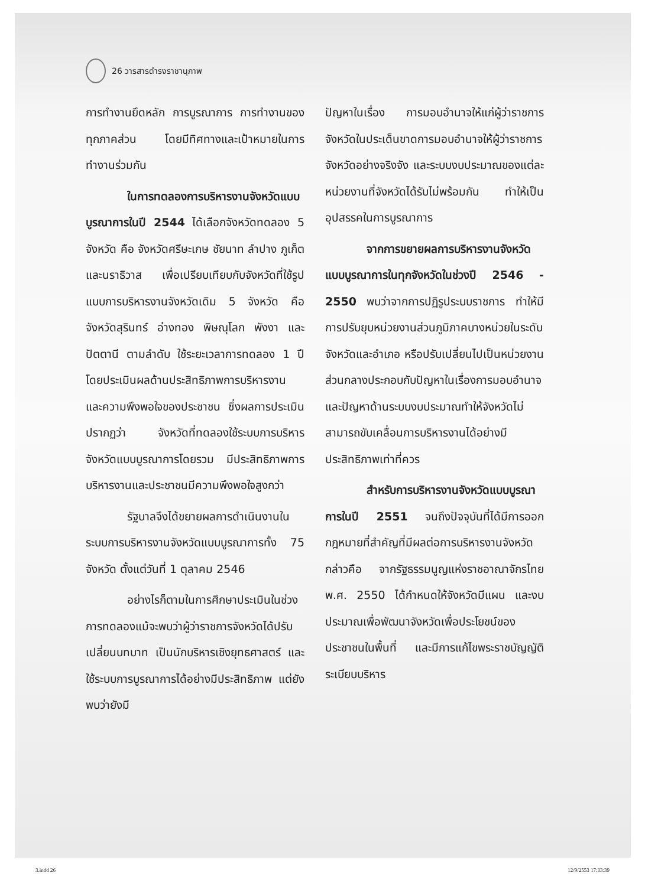26 วารสารดำรงราชานุภาพ
การทำงานยึดหลัก การบูรณาการ การทำงานของทุกภาคส่วน โดยมีทิศทางและเป้าหมายในการทำงานร่วมกัน
ในการทดลองการบริหารงานจังหวัดแบบบูรณาการในปี 2544 ได้เลือกจังหวัดทดลอง 5 จังหวัด คือ จังหวัดศรีษะเกษ ชัยนาท ลำปาง ภูเก็ต และนราธิวาส เพื่อเปรียบเทียบกับจังหวัดที่ใช้รูปแบบการบริหารงานจังหวัดเดิม 5 จังหวัด คือ จังหวัดสุรินทร์ อ่างทอง พิษณุโลก พังงา และ ปัตตานี ตามลำดับ ใช้ระยะเวลาการทดลอง 1 ปี โดยประเมินผลด้านประสิทธิภาพการบริหารงาน และความพึงพอใจของประชาชน ซึ่งผลการประเมินปรากฏว่า จังหวัดที่ทดลองใช้ระบบการบริหารจังหวัดแบบบูรณาการโดยรวม มีประสิทธิภาพการบริหารงานและประชาชนมีความพึงพอใจสูงกว่า
รัฐบาลจึงได้ขยายผลการดำเนินงานในระบบการบริหารงานจังหวัดแบบบูรณาการทั้ง 75 จังหวัด ตั้งแต่วันที่ 1 ตุลาคม 2546
อย่างไรก็ตามในการศึกษาประเมินในช่วงการทดลองแม้จะพบว่าผู้ว่าราชการจังหวัดได้ปรับเปลี่ยนบทบาท เป็นนักบริหารเชิงยุทธศาสตร์ และใช้ระบบการบูรณาการได้อย่างมีประสิทธิภาพ แต่ยังพบว่ายังมี
ปัญหาในเรื่อง การมอบอำนาจให้แก่ผู้ว่าราชการจังหวัดในประเด็นขาดการมอบอำนาจให้ผู้ว่าราชการจังหวัดอย่างจริงจัง และระบบงบประมาณของแต่ละหน่วยงานที่จังหวัดได้รับไม่พร้อมกัน ทำให้เป็นอุปสรรคในการบูรณาการ
จากการขยายผลการบริหารงานจังหวัดแบบบูรณาการในทุกจังหวัดในช่วงปี 2546 - 2550 พบว่าจากการปฏิรูประบบราชการ ทำให้มีการปรับยุบหน่วยงานส่วนภูมิภาคบางหน่วยในระดับจังหวัดและอำเภอ หรือปรับเปลี่ยนไปเป็นหน่วยงานส่วนกลางประกอบกับปัญหาในเรื่องการมอบอำนาจ และปัญหาด้านระบบงบประมาณทำให้จังหวัดไม่สามารถขับเคลื่อนการบริหารงานได้อย่างมีประสิทธิภาพเท่าที่ควร
สำหรับการบริหารงานจังหวัดแบบบูรณาการในปี 2551 จนถึงปัจจุบันที่ได้มีการออกกฎหมายที่สำคัญที่มีผลต่อการบริหารงานจังหวัดกล่าวคือ จากรัฐธรรมนูญแห่งราชอาณาจักรไทย พ.ศ. 2550 ได้กำหนดให้จังหวัดมีแผน และงบประมาณเพื่อพัฒนาจังหวัดเพื่อประโยชน์ของประชาชนในพื้นที่ และมีการแก้ไขพระราชบัญญัติระเบียบบริหาร
3.indd 26 12/9/2553 17:33:39